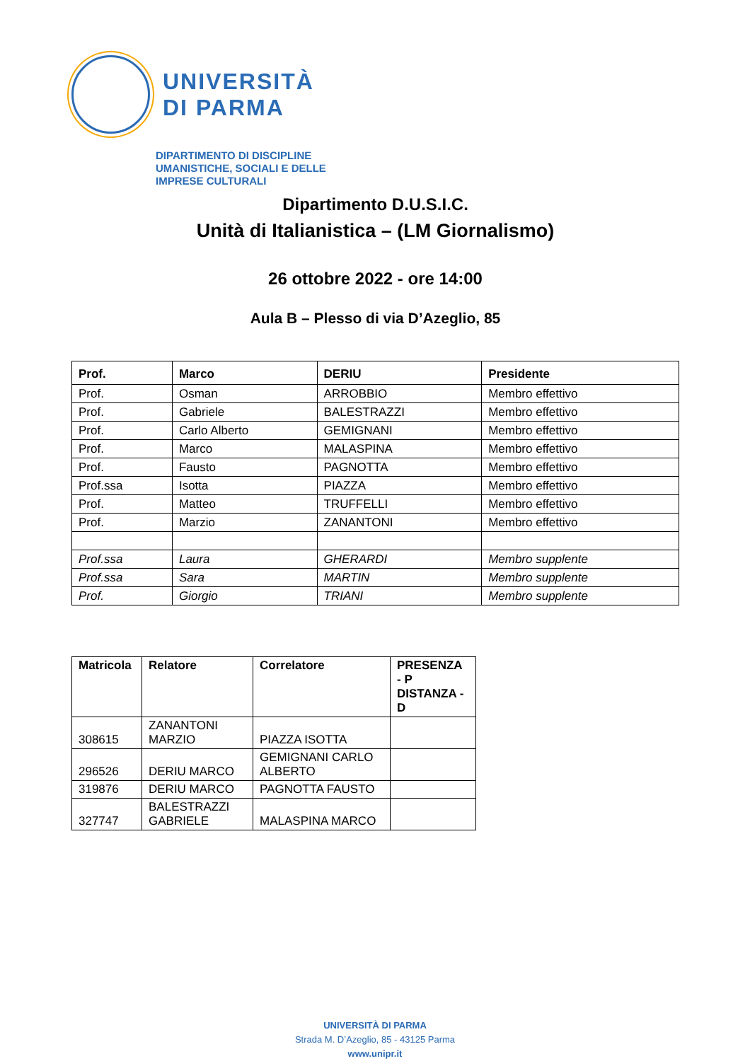UNIVERSITÀ
DI PARMA
DIPARTIMENTO DI DISCIPLINE
UMANISTICHE, SOCIALI E DELLE
IMPRESE CULTURALI
Dipartimento D.U.S.I.C.
Unità di Italianistica – (LM Giornalismo)
26 ottobre 2022 - ore 14:00
Aula B – Plesso di via D’Azeglio, 85
| Prof. | Marco | DERIU | Presidente |
| --- | --- | --- | --- |
| Prof. | Osman | ARROBBIO | Membro effettivo |
| Prof. | Gabriele | BALESTRAZZI | Membro effettivo |
| Prof. | Carlo Alberto | GEMIGNANI | Membro effettivo |
| Prof. | Marco | MALASPINA | Membro effettivo |
| Prof. | Fausto | PAGNOTTA | Membro effettivo |
| Prof.ssa | Isotta | PIAZZA | Membro effettivo |
| Prof. | Matteo | TRUFFELLI | Membro effettivo |
| Prof. | Marzio | ZANANTONI | Membro effettivo |
| Prof.ssa | Laura | GHERARDI | Membro supplente |
| Prof.ssa | Sara | MARTIN | Membro supplente |
| Prof. | Giorgio | TRIANI | Membro supplente |
| Matricola | Relatore | Correlatore | PRESENZA - P DISTANZA - D |
| --- | --- | --- | --- |
| 308615 | ZANANTONI MARZIO | PIAZZA ISOTTA | |
| 296526 | DERIU MARCO | GEMIGNANI CARLO ALBERTO | |
| 319876 | DERIU MARCO | PAGNOTTA FAUSTO | |
| 327747 | BALESTRAZZI GABRIELE | MALASPINA MARCO | |
UNIVERSITÀ DI PARMA
Strada M. D’Azeglio, 85 - 43125 Parma
www.unipr.it